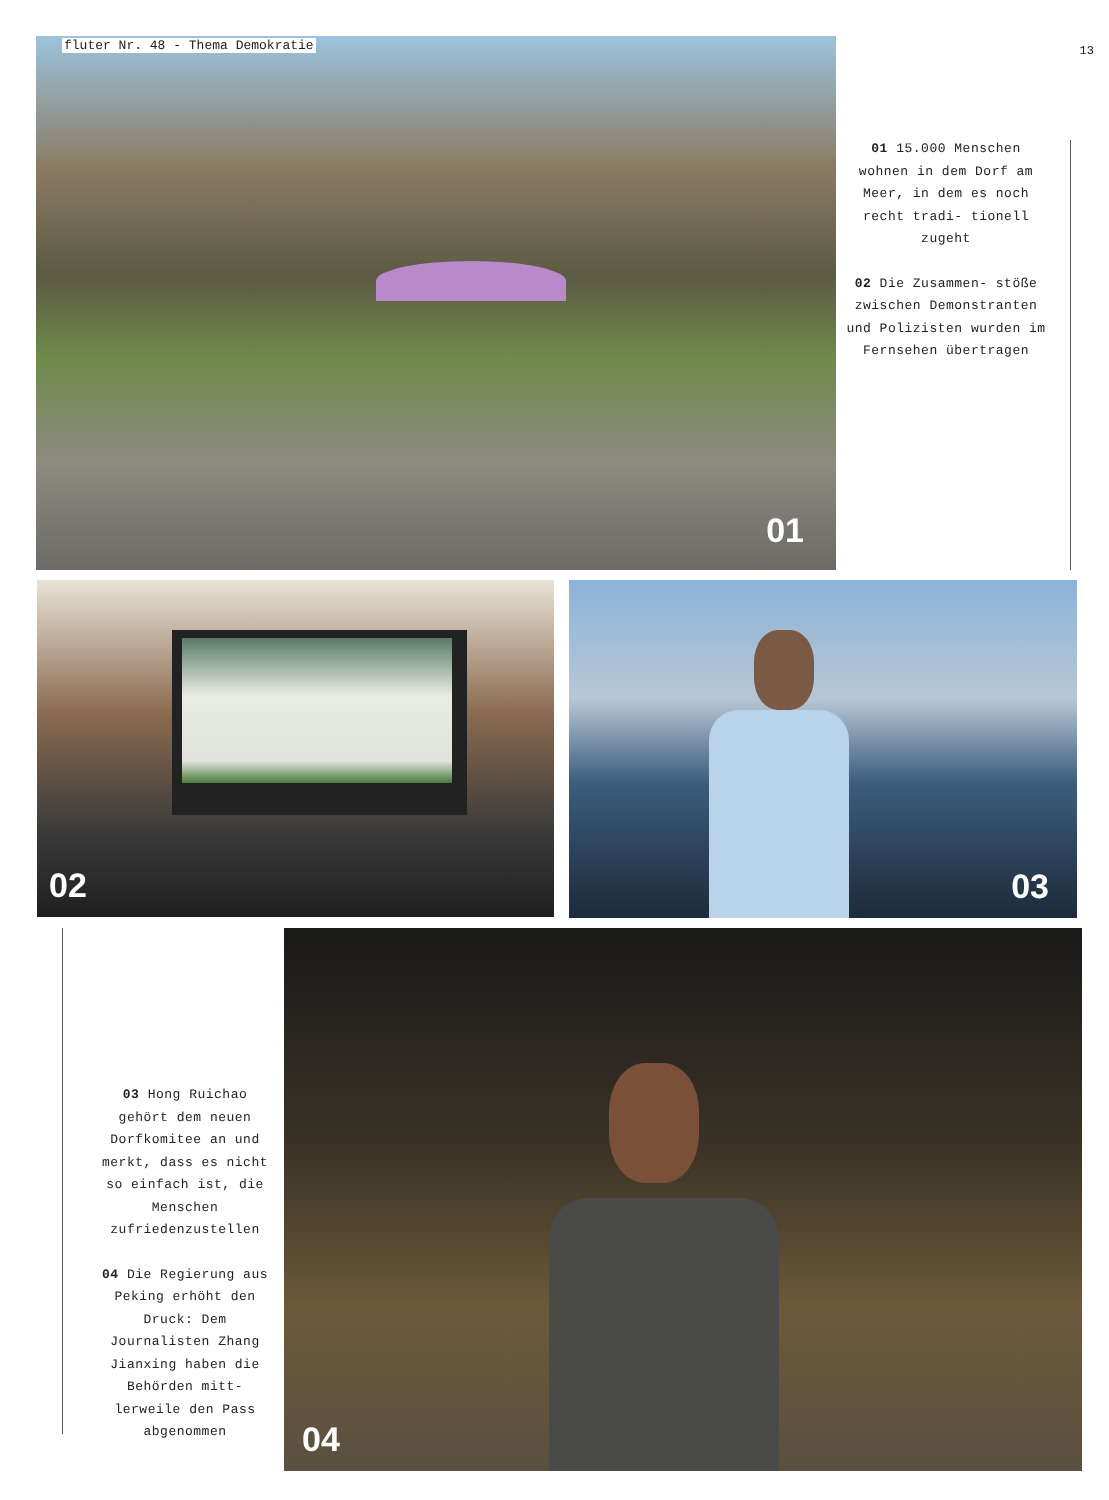fluter Nr. 48 - Thema Demokratie
01
13
01 15.000 Menschen wohnen in dem Dorf am Meer, in dem es noch recht tradi- tionell zugeht
02 Die Zusammen- stöße zwischen Demonstranten und Polizisten wurden im Fernsehen übertragen
02
03
03 Hong Ruichao gehört dem neuen Dorfkomitee an und merkt, dass es nicht so einfach ist, die Menschen zufriedenzustellen
04 Die Regierung aus Peking erhöht den Druck: Dem Journalisten Zhang Jianxing haben die Behörden mitt- lerweile den Pass abgenommen
04